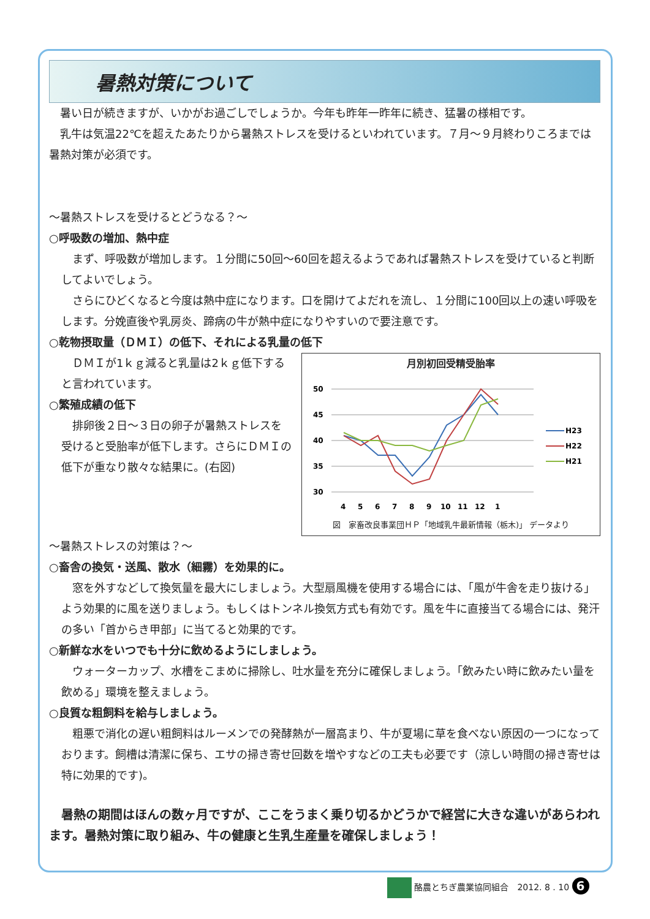暑熱対策について
　暑い日が続きますが、いかがお過ごしでしょうか。今年も昨年一昨年に続き、猛暑の様相です。
　乳牛は気温22℃を超えたあたりから暑熱ストレスを受けるといわれています。７月～９月終わりころまでは暑熱対策が必須です。
～暑熱ストレスを受けるとどうなる？～
○呼吸数の増加、熱中症
　まず、呼吸数が増加します。１分間に50回～60回を超えるようであれば暑熱ストレスを受けていると判断してよいでしょう。
　さらにひどくなると今度は熱中症になります。口を開けてよだれを流し、１分間に100回以上の速い呼吸をします。分娩直後や乳房炎、蹄病の牛が熱中症になりやすいので要注意です。
○乾物摂取量（ＤＭＩ）の低下、それによる乳量の低下
　ＤＭＩが1ｋｇ減ると乳量は2ｋｇ低下すると言われています。
○繁殖成績の低下
　排卵後２日～３日の卵子が暑熱ストレスを受けると受胎率が低下します。さらにＤＭＩの低下が重なり散々な結果に。(右図)
月別初回受精受胎率
50
45
40
35
30
4
5
6
7
8
9
10
11
12
1
H23
H22
H21
図　家畜改良事業団ＨＰ「地域乳牛最新情報（栃木)」 データより
～暑熱ストレスの対策は？～
○畜舎の換気・送風、散水（細霧）を効果的に。
　窓を外すなどして換気量を最大にしましょう。大型扇風機を使用する場合には、「風が牛舎を走り抜ける」よう効果的に風を送りましょう。もしくはトンネル換気方式も有効です。風を牛に直接当てる場合には、発汗の多い「首からき甲部」に当てると効果的です。
○新鮮な水をいつでも十分に飲めるようにしましょう。
　ウォーターカップ、水槽をこまめに掃除し、吐水量を充分に確保しましょう。「飲みたい時に飲みたい量を飲める」環境を整えましょう。
○良質な粗飼料を給与しましょう。
　粗悪で消化の遅い粗飼料はルーメンでの発酵熱が一層高まり、牛が夏場に草を食べない原因の一つになっております。飼槽は清潔に保ち、エサの掃き寄せ回数を増やすなどの工夫も必要です（涼しい時間の掃き寄せは特に効果的です)。
　暑熱の期間はほんの数ヶ月ですが、ここをうまく乗り切るかどうかで経営に大きな違いがあらわれます。暑熱対策に取り組み、牛の健康と生乳生産量を確保しましょう！
酪農とちぎ農業協同組合　2012. 8 . 10 6